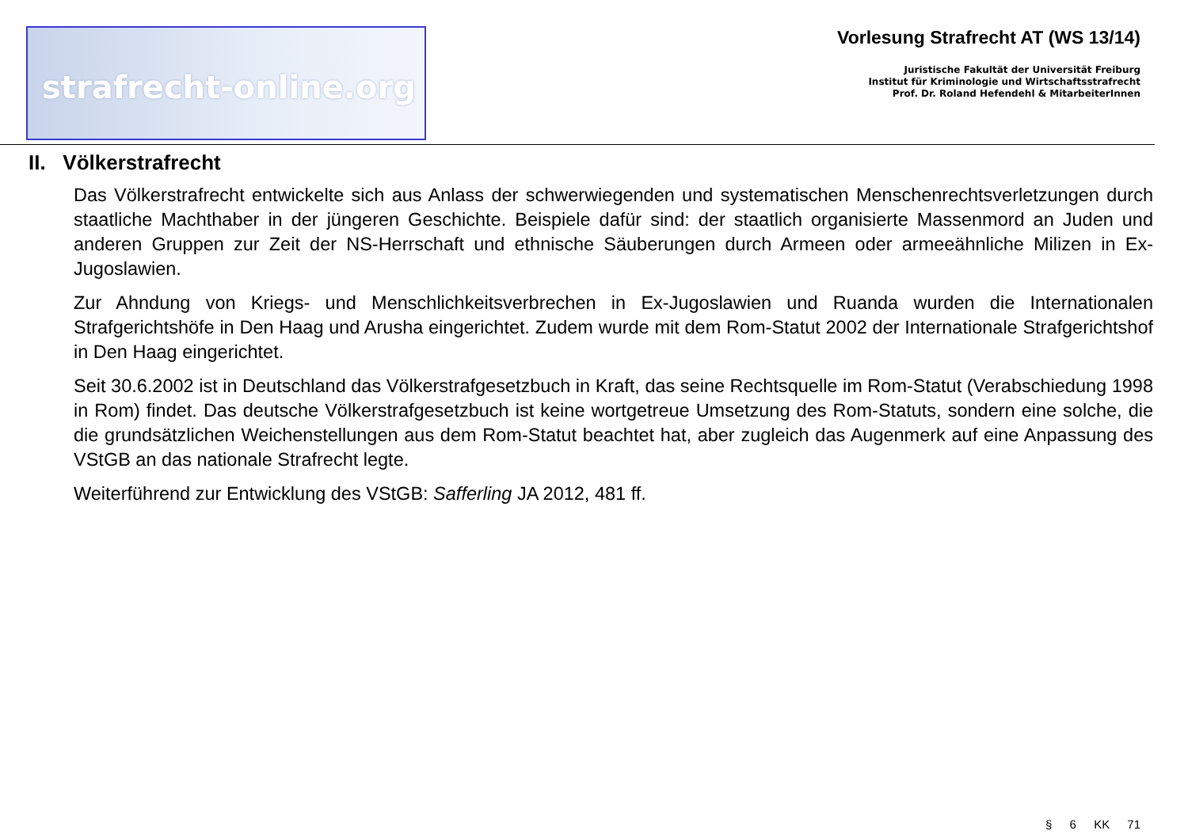strafrecht-online.org
Vorlesung Strafrecht AT (WS 13/14)
Juristische Fakultät der Universität Freiburg
Institut für Kriminologie und Wirtschaftsstrafrecht
Prof. Dr. Roland Hefendehl & MitarbeiterInnen
II. Völkerstrafrecht
Das Völkerstrafrecht entwickelte sich aus Anlass der schwerwiegenden und systematischen Menschenrechtsverletzungen durch staatliche Machthaber in der jüngeren Geschichte. Beispiele dafür sind: der staatlich organisierte Massenmord an Juden und anderen Gruppen zur Zeit der NS-Herrschaft und ethnische Säuberungen durch Armeen oder armeeähnliche Milizen in Ex-Jugoslawien.
Zur Ahndung von Kriegs- und Menschlichkeitsverbrechen in Ex-Jugoslawien und Ruanda wurden die Internationalen Strafgerichtshöfe in Den Haag und Arusha eingerichtet. Zudem wurde mit dem Rom-Statut 2002 der Internationale Strafgerichtshof in Den Haag eingerichtet.
Seit 30.6.2002 ist in Deutschland das Völkerstrafgesetzbuch in Kraft, das seine Rechtsquelle im Rom-Statut (Verabschiedung 1998 in Rom) findet. Das deutsche Völkerstrafgesetzbuch ist keine wortgetreue Umsetzung des Rom-Statuts, sondern eine solche, die die grundsätzlichen Weichenstellungen aus dem Rom-Statut beachtet hat, aber zugleich das Augenmerk auf eine Anpassung des VStGB an das nationale Strafrecht legte.
Weiterführend zur Entwicklung des VStGB: Safferling JA 2012, 481 ff.
§ 6 KK 71